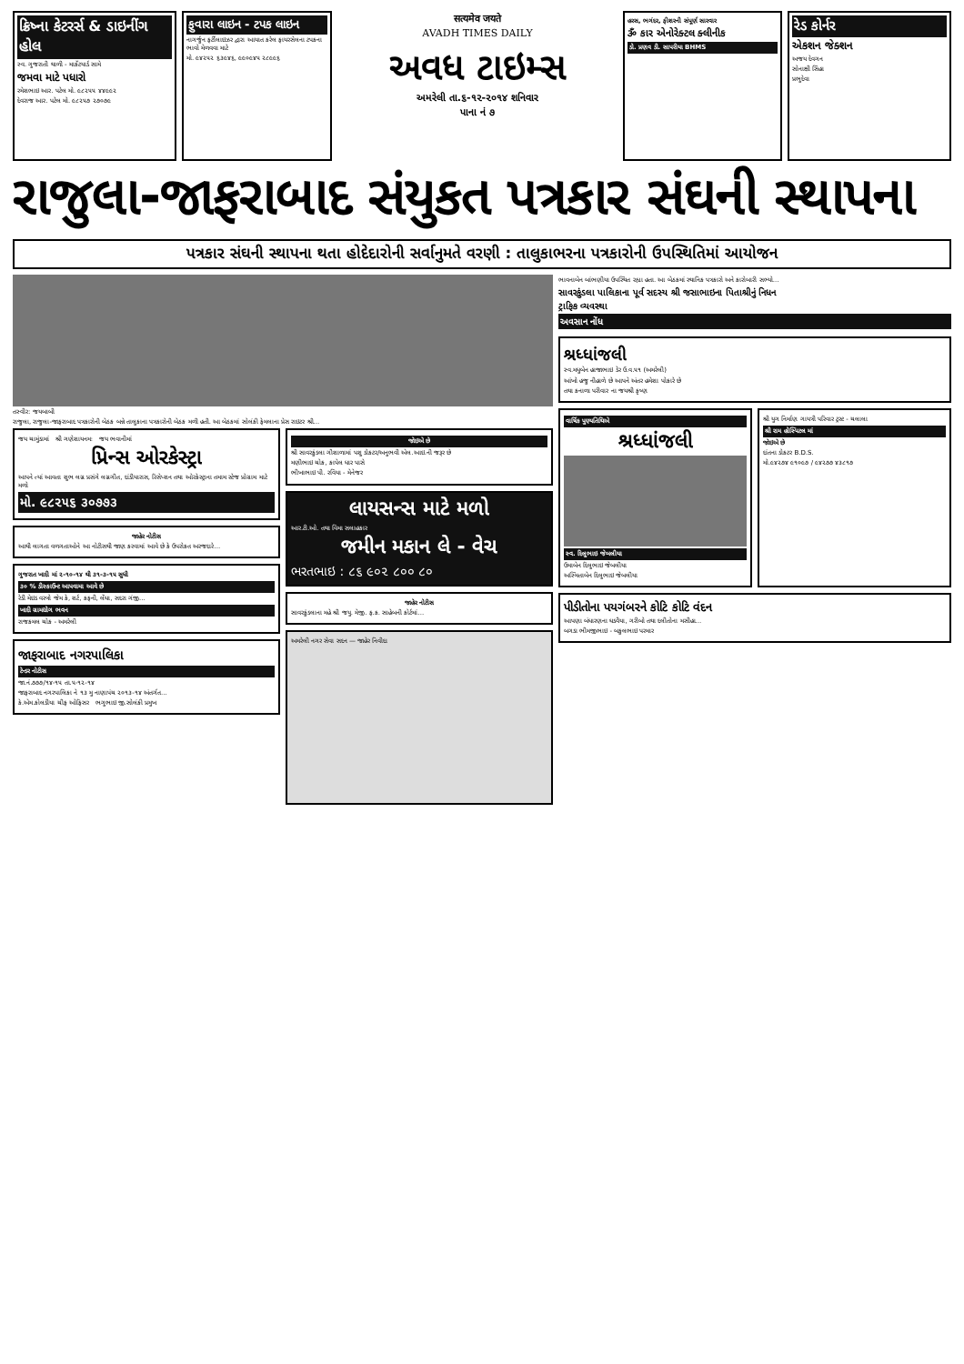ક્રિષ્ના કેટરર્સ & ડાઇનીંગ હોલ
સ્વ. ગુજરાતી થાળી - માર્કેટયાર્ડ સામે
જમવા માટે પધારો
રમેશભાઇ આર. પટેલ મો. ૯૮૨૫૫ ૪૪૯૯૨
દેવરાજ આર. પટેલ મો. ૯૮૨૫૭ ૨૭૦૭૯
ફુવારા લાઇન - ટપક લાઇન
નાગર્જુન ફર્ટીલાઇઝર દ્વારા આયાત કરેલ ફાયરસેલના ટપકના ભાવો મેળવવા માટે
મો. ૯૪૨૫૨ ૬૩૯૪૬, ૯૯૦૯૪૫ ૨૮૯૯૬
सत्यमेव जयते
AVADH TIMES DAILY
અવધ ટાઇમ્સ
અમરેલી તા.૬-૧૨-૨૦૧૪ શનિવાર
પાના નં ૭
હરસ, ભગંદર, ફીશરની સંપૂર્ણ સારવાર
ૐ કાર એનોરેક્ટલ ક્લીનીક
ડો. પ્રણવ ડી. સાપરીયા BHMS
રેડ કોર્નર
એકશન જેક્શન
અજય દેવગન
સોનાક્ષી સિંહા
પ્રભુદેવા
રાજુલા-જાફરાબાદ સંયુકત પત્રકાર સંઘની સ્થાપના
પત્રકાર સંઘની સ્થાપના થતા હોદેદારોની સર્વાનુમતે વરણી : તાલુકાભરના પત્રકારોની ઉપસ્થિતિમાં આયોજન
તસ્વીર: જયબાબી
રાજુલા, રાજુલા-જાફરાબાદ પત્રકારોની બેઠક બન્ને તાલુકાના પત્રકારોની બેઠક મળી હતી. આ બેઠકમાં સોલંકી ફેમલાના પ્રેસ રાઇટર શ્રી...
જય ચામુંડામાં શ્રી ગણેશાયનમઃ જય ભવાનીમાં
પ્રિન્સ ઓરકેસ્ટ્રા
આપને ત્યાં આવતા શુભ લગ્ન પ્રસંગે લગ્નગીત, દાંડીયારાસ, રિસેપ્શન તથા ઓરકેસ્ટ્રાના તમામ સ્ટેજ પ્રોગ્રામ માટે મળો
મો. ૯૮૨૫૬ ૩૦૭૭૩
જાહેર નોટીસ
આથી લાગતા વળગતાઓને આ નોટીસથી જાણ કરવામાં આવે છે કે ઉપરોકત અરજદારે...
ગુજરાત ખાદી માં ૨-૧૦-૧૪ થી ૩૧-૩-૧૫ સુધી
૩૦ % ડીસ્કાઉન્ટ આપવામા આવે છે
રેડી મેઇડ વસ્ત્રો જેમ કે, શર્ટ, કફની, લેંઘા, સદરા ગંજી...
ખાદી ગ્રામદ્યોગ ભવન
રાજકમલ ચોક - અમરેલી
જાફરાબાદ નગરપાલિકા
ટેન્ડર નોટીસ
જા.નં.૭૭૭/૧૪-૧૫ તા.૫-૧૨-૧૪
જાફરાબાદ નગરપાલિકા ને ૧૩ મુ નાણાપંચ ૨૦૧૩-૧૪ અંતર્ગત...
કે.એમ.કોલડીયા ચીફ ઓફિસર ભગુભાઇ જી.સોલંકી પ્રમુખ
જોઇએ છે
શ્રી સાવરકુંડલા ગૌશાળામાં પશુ ડોકટર/અનુભવી એલ.આઇ.ની જરૂર છે
મણીભાઇ ચોક, કાપેલ ધાર પાસે
ભીખાભાઇ પી. રવિયા - મેનેજર
લાયસન્સ માટે મળો
આર.ટી.ઓ. તથા વિમા સલાહકાર
જમીન મકાન લે - વેચ
ભરતભાઇ : ૮૬ ૯૦૨ ૮૦૦ ૮૦
જાહેર નોટીસ
સાવરકુંડલાના મહે શ્રી જયુ. મેજી. ફ.ક. સાહેબની કોર્ટમાં...
અમરેલી નગર સેવા સદન — જાહેર નિવીદા
ભાવનાબેન બાંભણીયા ઉપસ્થિત રહ્યા હતા. આ બેઠકમાં સ્થાનિક પત્રકારો અને કારોબારી સભ્યો...
સાવરકુંડલા પાલિકાના પૂર્વ સદસ્ય શ્રી જસાભાઇના પિતાશ્રીનું નિધન
ટ્રાફિક વ્યવસ્થા
અવસાન નોંધ
શ્રધ્ધાંજલી
સ્વ.મધુબેન હાજાભાઇ ડેર ઉ.વ.૫૧ (અમરેલી)
આંખો હજુ નીહાળે છે આપને અંતર હમેશા પોકારે છે
તથા કનાળા પરીવાર ના જયશ્રી કૃષ્ણ
વાર્ષિક પુણ્યતિથિએ
શ્રધ્ધાંજલી
સ્વ. દિલુભાઇ જેબલીયા
ઉમાબેન દિલુભાઇ જેબલીયા
અસ્મિતાબેન દિલુભાઇ જેબલીયા
શ્રી યુગ નિર્માણ ગાયત્રી પરિવાર ટ્રસ્ટ - ચલાલા
શ્રી રામ હોસ્પિટલ માં
જોઇએ છે
દાંતના ડોકટર B.D.S.
મો.૯૪૨૭૪ ૯૧૦૯૭ / ૯૪૨૭૭ ૪૩૮૧૭
પીડીતોના પયગંબરને કોટિ કોટિ વંદન
આપણા બંધારણના ઘડવૈયા, ગરીબો તથા દલીતોના મસીહા...
બગડા ભીમજીભાઇ - બકુલભાઇ પરમાર